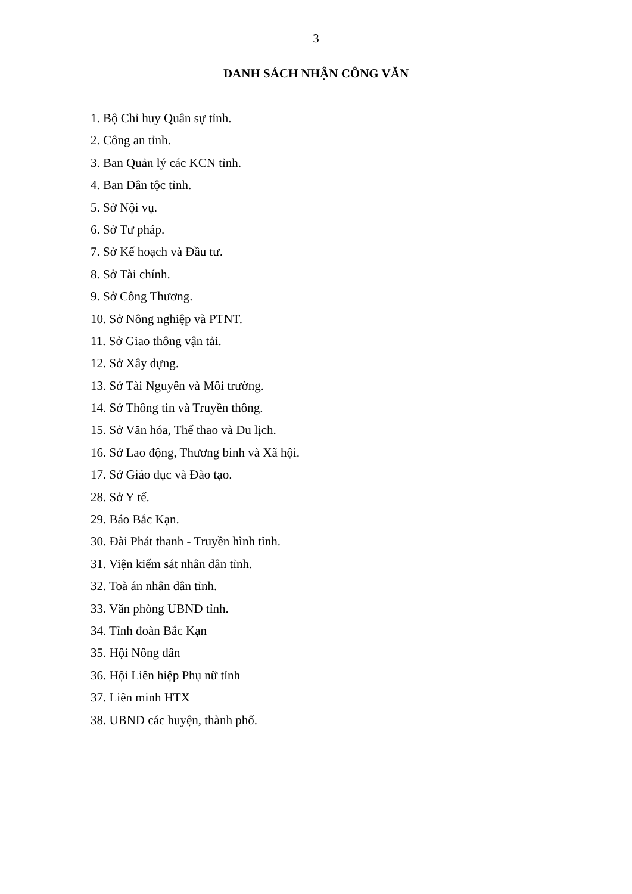3
DANH SÁCH NHẬN CÔNG VĂN
1. Bộ Chỉ huy Quân sự tỉnh.
2. Công an tỉnh.
3. Ban Quản lý các KCN tỉnh.
4. Ban Dân tộc tỉnh.
5. Sở Nội vụ.
6. Sở Tư pháp.
7. Sở Kế hoạch và Đầu tư.
8. Sở Tài chính.
9. Sở Công Thương.
10. Sở Nông nghiệp và PTNT.
11. Sở Giao thông vận tải.
12. Sở Xây dựng.
13. Sở Tài Nguyên và Môi trường.
14. Sở Thông tin và Truyền thông.
15. Sở Văn hóa, Thể thao và Du lịch.
16. Sở Lao động, Thương binh và Xã hội.
17. Sở Giáo dục và Đào tạo.
28. Sở Y tế.
29. Báo Bắc Kạn.
30. Đài Phát thanh - Truyền hình tỉnh.
31. Viện kiểm sát nhân dân tỉnh.
32. Toà án nhân dân tỉnh.
33. Văn phòng UBND tỉnh.
34. Tỉnh đoàn Bắc Kạn
35. Hội Nông dân
36. Hội Liên hiệp Phụ nữ tỉnh
37. Liên minh HTX
38. UBND các huyện, thành phố.